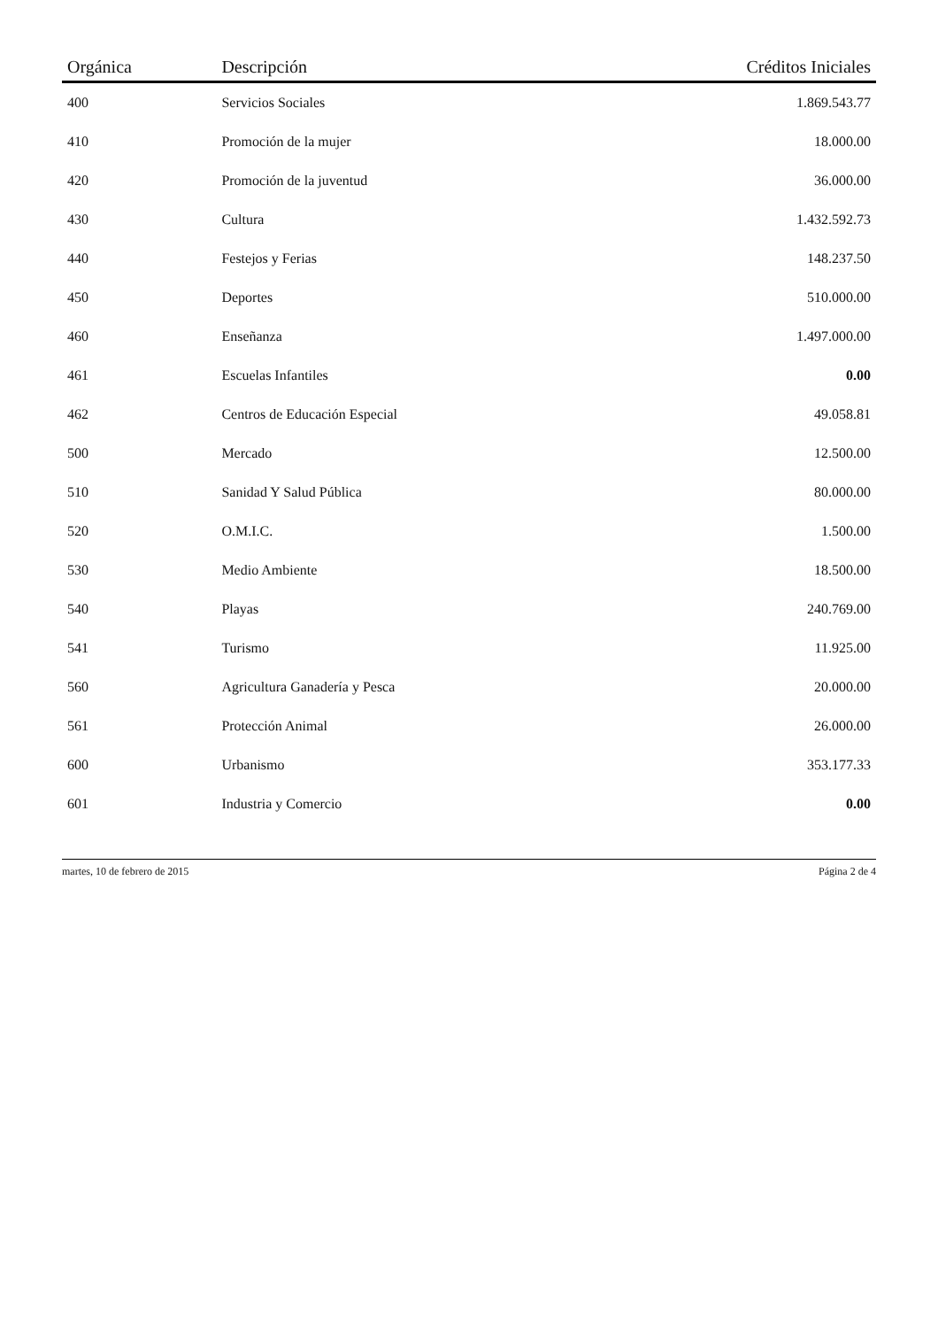| Orgánica | Descripción | Créditos Iniciales |
| --- | --- | --- |
| 400 | Servicios Sociales | 1.869.543.77 |
| 410 | Promoción de la mujer | 18.000.00 |
| 420 | Promoción de la juventud | 36.000.00 |
| 430 | Cultura | 1.432.592.73 |
| 440 | Festejos y Ferias | 148.237.50 |
| 450 | Deportes | 510.000.00 |
| 460 | Enseñanza | 1.497.000.00 |
| 461 | Escuelas Infantiles | 0.00 |
| 462 | Centros de Educación Especial | 49.058.81 |
| 500 | Mercado | 12.500.00 |
| 510 | Sanidad Y Salud Pública | 80.000.00 |
| 520 | O.M.I.C. | 1.500.00 |
| 530 | Medio Ambiente | 18.500.00 |
| 540 | Playas | 240.769.00 |
| 541 | Turismo | 11.925.00 |
| 560 | Agricultura Ganadería y Pesca | 20.000.00 |
| 561 | Protección Animal | 26.000.00 |
| 600 | Urbanismo | 353.177.33 |
| 601 | Industria y Comercio | 0.00 |
martes, 10 de febrero de 2015 Página 2 de 4